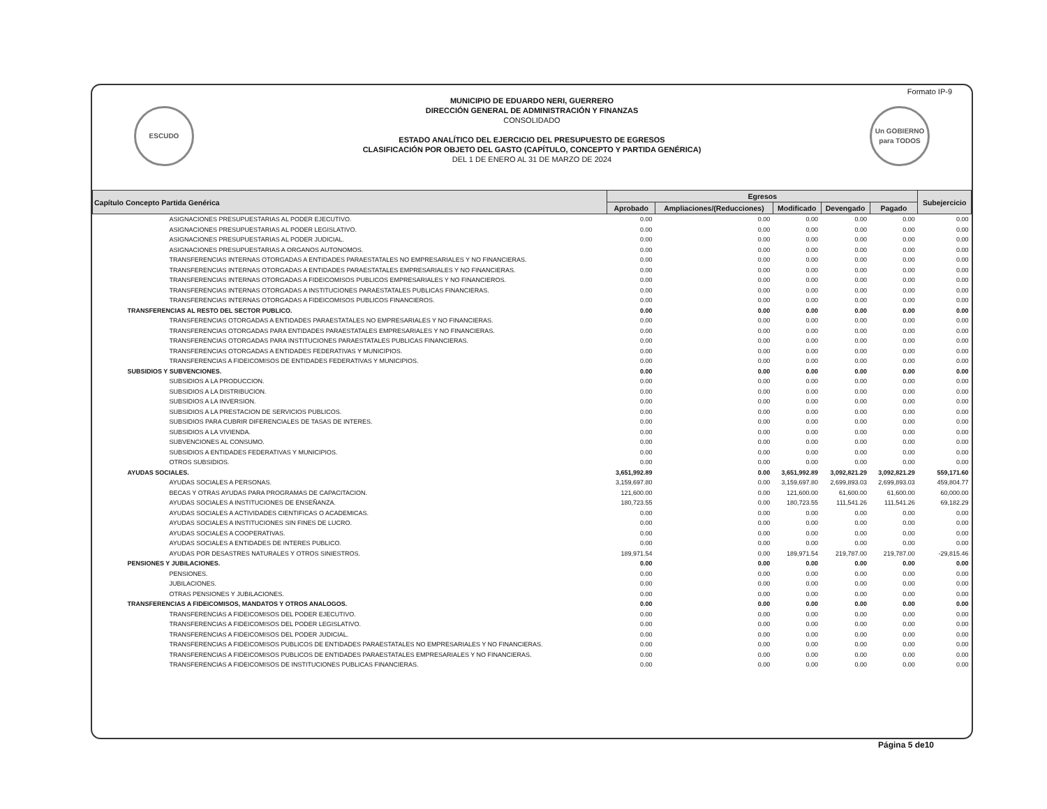Formato IP-9
ESCUDO
MUNICIPIO DE EDUARDO NERI, GUERRERO
DIRECCIÓN GENERAL DE ADMINISTRACIÓN Y FINANZAS
CONSOLIDADO
ESTADO ANALÍTICO DEL EJERCICIO DEL PRESUPUESTO DE EGRESOS
CLASIFICACIÓN POR OBJETO DEL GASTO (CAPÍTULO, CONCEPTO Y PARTIDA GENÉRICA)
DEL 1 DE ENERO AL 31 DE MARZO DE 2024
Un GOBIERNO para TODOS
| Capítulo Concepto Partida Genérica | Egresos | | | | | Subejercicio |
| --- | --- | --- | --- | --- | --- | --- |
| | Aprobado | Ampliaciones/(Reducciones) | Modificado | Devengado | Pagado | |
| ASIGNACIONES PRESUPUESTARIAS AL PODER EJECUTIVO. | 0.00 | 0.00 | 0.00 | 0.00 | 0.00 | 0.00 |
| ASIGNACIONES PRESUPUESTARIAS AL PODER LEGISLATIVO. | 0.00 | 0.00 | 0.00 | 0.00 | 0.00 | 0.00 |
| ASIGNACIONES PRESUPUESTARIAS AL PODER JUDICIAL. | 0.00 | 0.00 | 0.00 | 0.00 | 0.00 | 0.00 |
| ASIGNACIONES PRESUPUESTARIAS A ORGANOS AUTONOMOS. | 0.00 | 0.00 | 0.00 | 0.00 | 0.00 | 0.00 |
| TRANSFERENCIAS INTERNAS OTORGADAS A ENTIDADES PARAESTATALES NO EMPRESARIALES Y NO FINANCIERAS. | 0.00 | 0.00 | 0.00 | 0.00 | 0.00 | 0.00 |
| TRANSFERENCIAS INTERNAS OTORGADAS A ENTIDADES PARAESTATALES EMPRESARIALES Y NO FINANCIERAS. | 0.00 | 0.00 | 0.00 | 0.00 | 0.00 | 0.00 |
| TRANSFERENCIAS INTERNAS OTORGADAS A FIDEICOMISOS PUBLICOS EMPRESARIALES Y NO FINANCIEROS. | 0.00 | 0.00 | 0.00 | 0.00 | 0.00 | 0.00 |
| TRANSFERENCIAS INTERNAS OTORGADAS A INSTITUCIONES PARAESTATALES PUBLICAS FINANCIERAS. | 0.00 | 0.00 | 0.00 | 0.00 | 0.00 | 0.00 |
| TRANSFERENCIAS INTERNAS OTORGADAS A FIDEICOMISOS PUBLICOS FINANCIEROS. | 0.00 | 0.00 | 0.00 | 0.00 | 0.00 | 0.00 |
| TRANSFERENCIAS AL RESTO DEL SECTOR PUBLICO. | 0.00 | 0.00 | 0.00 | 0.00 | 0.00 | 0.00 |
| TRANSFERENCIAS OTORGADAS A ENTIDADES PARAESTATALES NO EMPRESARIALES Y NO FINANCIERAS. | 0.00 | 0.00 | 0.00 | 0.00 | 0.00 | 0.00 |
| TRANSFERENCIAS OTORGADAS PARA ENTIDADES PARAESTATALES EMPRESARIALES Y NO FINANCIERAS. | 0.00 | 0.00 | 0.00 | 0.00 | 0.00 | 0.00 |
| TRANSFERENCIAS OTORGADAS PARA INSTITUCIONES PARAESTATALES PUBLICAS FINANCIERAS. | 0.00 | 0.00 | 0.00 | 0.00 | 0.00 | 0.00 |
| TRANSFERENCIAS OTORGADAS A ENTIDADES FEDERATIVAS Y MUNICIPIOS. | 0.00 | 0.00 | 0.00 | 0.00 | 0.00 | 0.00 |
| TRANSFERENCIAS A FIDEICOMISOS DE ENTIDADES FEDERATIVAS Y MUNICIPIOS. | 0.00 | 0.00 | 0.00 | 0.00 | 0.00 | 0.00 |
| SUBSIDIOS Y SUBVENCIONES. | 0.00 | 0.00 | 0.00 | 0.00 | 0.00 | 0.00 |
| SUBSIDIOS A LA PRODUCCION. | 0.00 | 0.00 | 0.00 | 0.00 | 0.00 | 0.00 |
| SUBSIDIOS A LA DISTRIBUCION. | 0.00 | 0.00 | 0.00 | 0.00 | 0.00 | 0.00 |
| SUBSIDIOS A LA INVERSION. | 0.00 | 0.00 | 0.00 | 0.00 | 0.00 | 0.00 |
| SUBSIDIOS A LA PRESTACION DE SERVICIOS PUBLICOS. | 0.00 | 0.00 | 0.00 | 0.00 | 0.00 | 0.00 |
| SUBSIDIOS PARA CUBRIR DIFERENCIALES DE TASAS DE INTERES. | 0.00 | 0.00 | 0.00 | 0.00 | 0.00 | 0.00 |
| SUBSIDIOS A LA VIVIENDA. | 0.00 | 0.00 | 0.00 | 0.00 | 0.00 | 0.00 |
| SUBVENCIONES AL CONSUMO. | 0.00 | 0.00 | 0.00 | 0.00 | 0.00 | 0.00 |
| SUBSIDIOS A ENTIDADES FEDERATIVAS Y MUNICIPIOS. | 0.00 | 0.00 | 0.00 | 0.00 | 0.00 | 0.00 |
| OTROS SUBSIDIOS. | 0.00 | 0.00 | 0.00 | 0.00 | 0.00 | 0.00 |
| AYUDAS SOCIALES. | 3,651,992.89 | 0.00 | 3,651,992.89 | 3,092,821.29 | 3,092,821.29 | 559,171.60 |
| AYUDAS SOCIALES A PERSONAS. | 3,159,697.80 | 0.00 | 3,159,697.80 | 2,699,893.03 | 2,699,893.03 | 459,804.77 |
| BECAS Y OTRAS AYUDAS PARA PROGRAMAS DE CAPACITACION. | 121,600.00 | 0.00 | 121,600.00 | 61,600.00 | 61,600.00 | 60,000.00 |
| AYUDAS SOCIALES A INSTITUCIONES DE ENSEÑANZA. | 180,723.55 | 0.00 | 180,723.55 | 111,541.26 | 111,541.26 | 69,182.29 |
| AYUDAS SOCIALES A ACTIVIDADES CIENTIFICAS O ACADEMICAS. | 0.00 | 0.00 | 0.00 | 0.00 | 0.00 | 0.00 |
| AYUDAS SOCIALES A INSTITUCIONES SIN FINES DE LUCRO. | 0.00 | 0.00 | 0.00 | 0.00 | 0.00 | 0.00 |
| AYUDAS SOCIALES A COOPERATIVAS. | 0.00 | 0.00 | 0.00 | 0.00 | 0.00 | 0.00 |
| AYUDAS SOCIALES A ENTIDADES DE INTERES PUBLICO. | 0.00 | 0.00 | 0.00 | 0.00 | 0.00 | 0.00 |
| AYUDAS POR DESASTRES NATURALES Y OTROS SINIESTROS. | 189,971.54 | 0.00 | 189,971.54 | 219,787.00 | 219,787.00 | -29,815.46 |
| PENSIONES Y JUBILACIONES. | 0.00 | 0.00 | 0.00 | 0.00 | 0.00 | 0.00 |
| PENSIONES. | 0.00 | 0.00 | 0.00 | 0.00 | 0.00 | 0.00 |
| JUBILACIONES. | 0.00 | 0.00 | 0.00 | 0.00 | 0.00 | 0.00 |
| OTRAS PENSIONES Y JUBILACIONES. | 0.00 | 0.00 | 0.00 | 0.00 | 0.00 | 0.00 |
| TRANSFERENCIAS A FIDEICOMISOS, MANDATOS Y OTROS ANALOGOS. | 0.00 | 0.00 | 0.00 | 0.00 | 0.00 | 0.00 |
| TRANSFERENCIAS A FIDEICOMISOS DEL PODER EJECUTIVO. | 0.00 | 0.00 | 0.00 | 0.00 | 0.00 | 0.00 |
| TRANSFERENCIAS A FIDEICOMISOS DEL PODER LEGISLATIVO. | 0.00 | 0.00 | 0.00 | 0.00 | 0.00 | 0.00 |
| TRANSFERENCIAS A FIDEICOMISOS DEL PODER JUDICIAL. | 0.00 | 0.00 | 0.00 | 0.00 | 0.00 | 0.00 |
| TRANSFERENCIAS A FIDEICOMISOS PUBLICOS DE ENTIDADES PARAESTATALES NO EMPRESARIALES Y NO FINANCIERAS. | 0.00 | 0.00 | 0.00 | 0.00 | 0.00 | 0.00 |
| TRANSFERENCIAS A FIDEICOMISOS PUBLICOS DE ENTIDADES PARAESTATALES EMPRESARIALES Y NO FINANCIERAS. | 0.00 | 0.00 | 0.00 | 0.00 | 0.00 | 0.00 |
| TRANSFERENCIAS A FIDEICOMISOS DE INSTITUCIONES PUBLICAS FINANCIERAS. | 0.00 | 0.00 | 0.00 | 0.00 | 0.00 | 0.00 |
Página 5 de10